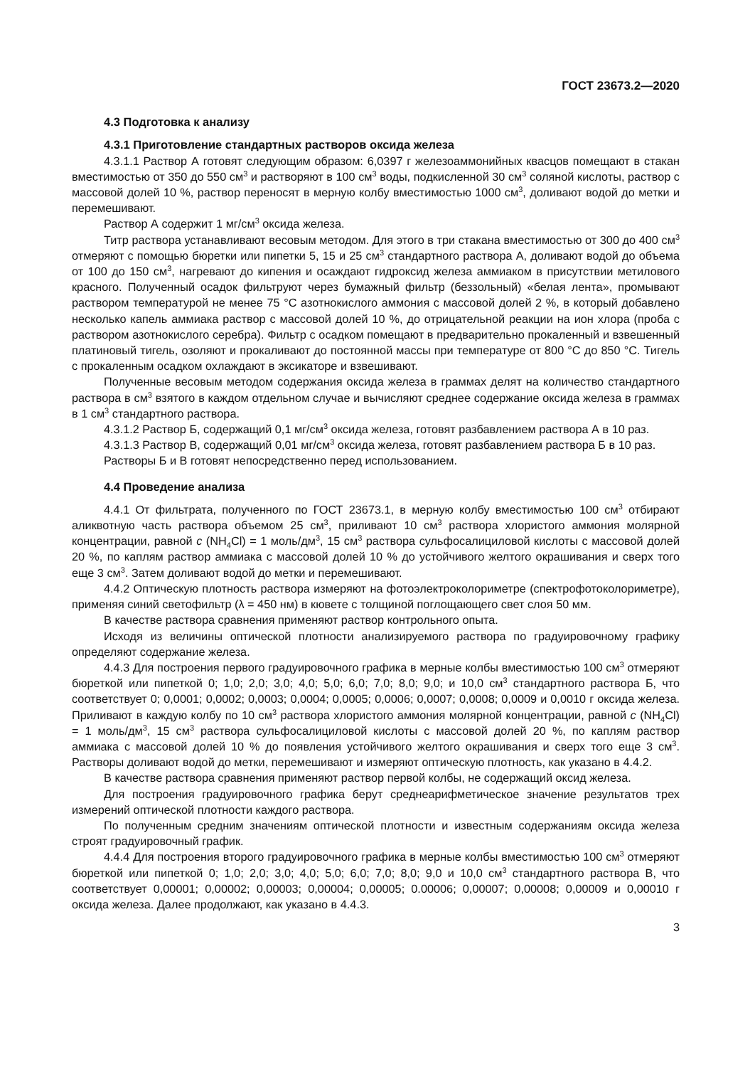ГОСТ 23673.2—2020
4.3 Подготовка к анализу
4.3.1 Приготовление стандартных растворов оксида железа
4.3.1.1 Раствор А готовят следующим образом: 6,0397 г железоаммонийных квасцов помещают в стакан вместимостью от 350 до 550 см<sup>3</sup> и растворяют в 100 см<sup>3</sup> воды, подкисленной 30 см<sup>3</sup> соляной кислоты, раствор с массовой долей 10 %, раствор переносят в мерную колбу вместимостью 1000 см<sup>3</sup>, доливают водой до метки и перемешивают.
Раствор А содержит 1 мг/см<sup>3</sup> оксида железа.
Титр раствора устанавливают весовым методом. Для этого в три стакана вместимостью от 300 до 400 см<sup>3</sup> отмеряют с помощью бюретки или пипетки 5, 15 и 25 см<sup>3</sup> стандартного раствора А, доливают водой до объема от 100 до 150 см<sup>3</sup>, нагревают до кипения и осаждают гидроксид железа аммиаком в присутствии метилового красного. Полученный осадок фильтруют через бумажный фильтр (беззольный) «белая лента», промывают раствором температурой не менее 75 °С азотнокислого аммония с массовой долей 2 %, в который добавлено несколько капель аммиака раствор с массовой долей 10 %, до отрицательной реакции на ион хлора (проба с раствором азотнокислого серебра). Фильтр с осадком помещают в предварительно прокаленный и взвешенный платиновый тигель, озоляют и прокаливают до постоянной массы при температуре от 800 °С до 850 °С. Тигель с прокаленным осадком охлаждают в эксикаторе и взвешивают.
Полученные весовым методом содержания оксида железа в граммах делят на количество стандартного раствора в см<sup>3</sup> взятого в каждом отдельном случае и вычисляют среднее содержание оксида железа в граммах в 1 см<sup>3</sup> стандартного раствора.
4.3.1.2 Раствор Б, содержащий 0,1 мг/см<sup>3</sup> оксида железа, готовят разбавлением раствора А в 10 раз.
4.3.1.3 Раствор В, содержащий 0,01 мг/см<sup>3</sup> оксида железа, готовят разбавлением раствора Б в 10 раз.
Растворы Б и В готовят непосредственно перед использованием.
4.4 Проведение анализа
4.4.1 От фильтрата, полученного по ГОСТ 23673.1, в мерную колбу вместимостью 100 см<sup>3</sup> отбирают аликвотную часть раствора объемом 25 см<sup>3</sup>, приливают 10 см<sup>3</sup> раствора хлористого аммония молярной концентрации, равной c (NH<sub>4</sub>Cl) = 1 моль/дм<sup>3</sup>, 15 см<sup>3</sup> раствора сульфосалициловой кислоты с массовой долей 20 %, по каплям раствор аммиака с массовой долей 10 % до устойчивого желтого окрашивания и сверх того еще 3 см<sup>3</sup>. Затем доливают водой до метки и перемешивают.
4.4.2 Оптическую плотность раствора измеряют на фотоэлектроколориметре (спектрофотоколориметре), применяя синий светофильтр (λ = 450 нм) в кювете с толщиной поглощающего свет слоя 50 мм.
В качестве раствора сравнения применяют раствор контрольного опыта.
Исходя из величины оптической плотности анализируемого раствора по градуировочному графику определяют содержание железа.
4.4.3 Для построения первого градуировочного графика в мерные колбы вместимостью 100 см<sup>3</sup> отмеряют бюреткой или пипеткой 0; 1,0; 2,0; 3,0; 4,0; 5,0; 6,0; 7,0; 8,0; 9,0; и 10,0 см<sup>3</sup> стандартного раствора Б, что соответствует 0; 0,0001; 0,0002; 0,0003; 0,0004; 0,0005; 0,0006; 0,0007; 0,0008; 0,0009 и 0,0010 г оксида железа. Приливают в каждую колбу по 10 см<sup>3</sup> раствора хлористого аммония молярной концентрации, равной c (NH<sub>4</sub>Cl) = 1 моль/дм<sup>3</sup>, 15 см<sup>3</sup> раствора сульфосалициловой кислоты с массовой долей 20 %, по каплям раствор аммиака с массовой долей 10 % до появления устойчивого желтого окрашивания и сверх того еще 3 см<sup>3</sup>. Растворы доливают водой до метки, перемешивают и измеряют оптическую плотность, как указано в 4.4.2.
В качестве раствора сравнения применяют раствор первой колбы, не содержащий оксид железа.
Для построения градуировочного графика берут среднеарифметическое значение результатов трех измерений оптической плотности каждого раствора.
По полученным средним значениям оптической плотности и известным содержаниям оксида железа строят градуировочный график.
4.4.4 Для построения второго градуировочного графика в мерные колбы вместимостью 100 см<sup>3</sup> отмеряют бюреткой или пипеткой 0; 1,0; 2,0; 3,0; 4,0; 5,0; 6,0; 7,0; 8,0; 9,0 и 10,0 см<sup>3</sup> стандартного раствора В, что соответствует 0,00001; 0,00002; 0,00003; 0,00004; 0,00005; 0.00006; 0,00007; 0,00008; 0,00009 и 0,00010 г оксида железа. Далее продолжают, как указано в 4.4.3.
3